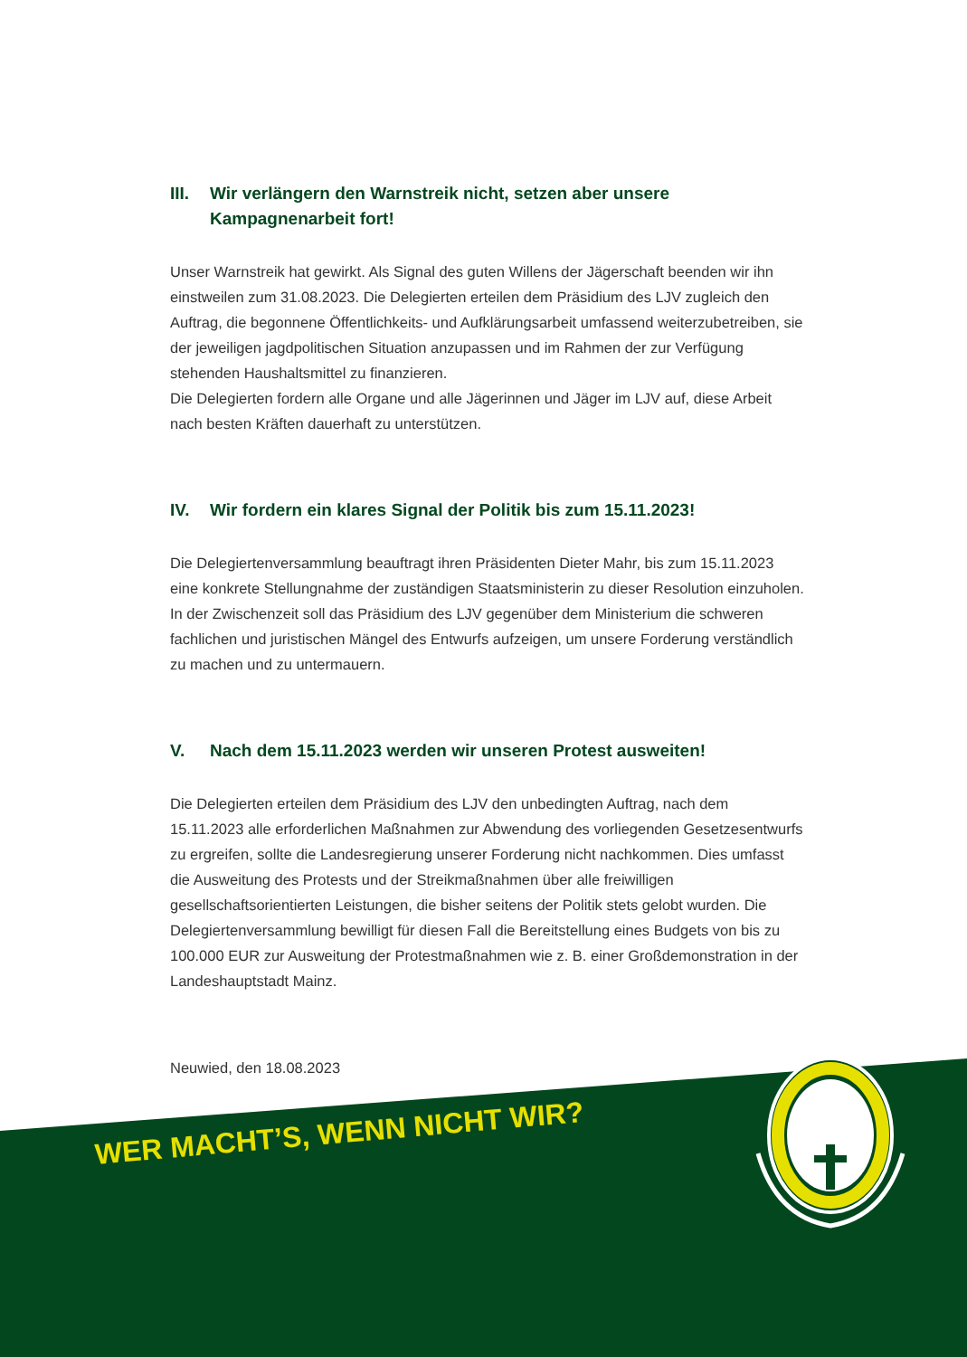III. Wir verlängern den Warnstreik nicht, setzen aber unsere Kampagnenarbeit fort!
Unser Warnstreik hat gewirkt. Als Signal des guten Willens der Jägerschaft beenden wir ihn einstweilen zum 31.08.2023. Die Delegierten erteilen dem Präsidium des LJV zugleich den Auftrag, die begonnene Öffentlichkeits- und Aufklärungsarbeit umfassend weiterzubetreiben, sie der jeweiligen jagdpolitischen Situation anzupassen und im Rahmen der zur Verfügung stehenden Haushaltsmittel zu finanzieren.
Die Delegierten fordern alle Organe und alle Jägerinnen und Jäger im LJV auf, diese Arbeit nach besten Kräften dauerhaft zu unterstützen.
IV. Wir fordern ein klares Signal der Politik bis zum 15.11.2023!
Die Delegiertenversammlung beauftragt ihren Präsidenten Dieter Mahr, bis zum 15.11.2023 eine konkrete Stellungnahme der zuständigen Staatsministerin zu dieser Resolution einzuholen. In der Zwischenzeit soll das Präsidium des LJV gegenüber dem Ministerium die schweren fachlichen und juristischen Mängel des Entwurfs aufzeigen, um unsere Forderung verständlich zu machen und zu untermauern.
V. Nach dem 15.11.2023 werden wir unseren Protest ausweiten!
Die Delegierten erteilen dem Präsidium des LJV den unbedingten Auftrag, nach dem 15.11.2023 alle erforderlichen Maßnahmen zur Abwendung des vorliegenden Gesetzesentwurfs zu ergreifen, sollte die Landesregierung unserer Forderung nicht nachkommen. Dies umfasst die Ausweitung des Protests und der Streikmaßnahmen über alle freiwilligen gesellschaftsorientierten Leistungen, die bisher seitens der Politik stets gelobt wurden. Die Delegiertenversammlung bewilligt für diesen Fall die Bereitstellung eines Budgets von bis zu 100.000 EUR zur Ausweitung der Protestmaßnahmen wie z. B. einer Großdemonstration in der Landeshauptstadt Mainz.
Neuwied, den 18.08.2023
WER MACHT’S, WENN NICHT WIR?